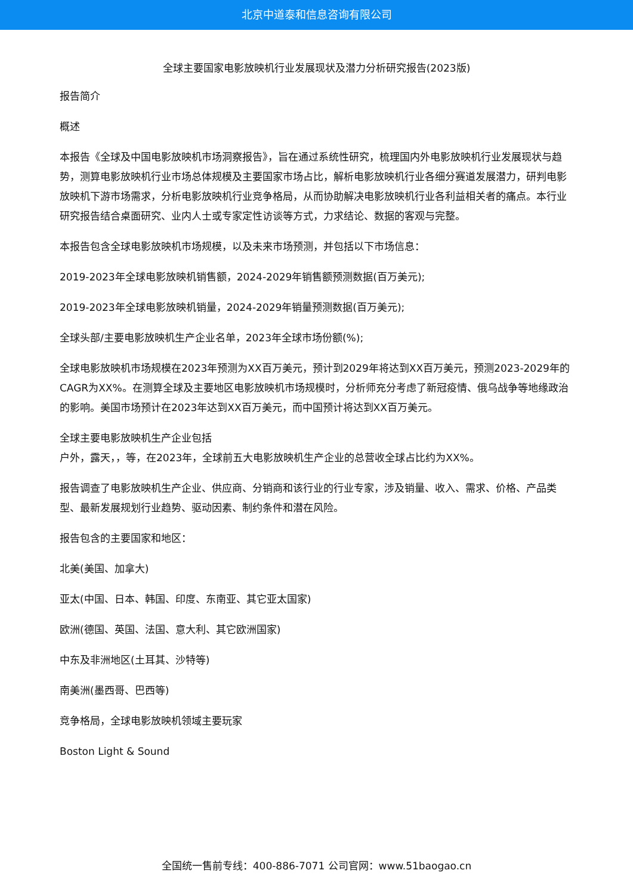北京中道泰和信息咨询有限公司
全球主要国家电影放映机行业发展现状及潜力分析研究报告(2023版)
报告简介
概述
本报告《全球及中国电影放映机市场洞察报告》，旨在通过系统性研究，梳理国内外电影放映机行业发展现状与趋势，测算电影放映机行业市场总体规模及主要国家市场占比，解析电影放映机行业各细分赛道发展潜力，研判电影放映机下游市场需求，分析电影放映机行业竞争格局，从而协助解决电影放映机行业各利益相关者的痛点。本行业研究报告结合桌面研究、业内人士或专家定性访谈等方式，力求结论、数据的客观与完整。
本报告包含全球电影放映机市场规模，以及未来市场预测，并包括以下市场信息：
2019-2023年全球电影放映机销售额，2024-2029年销售额预测数据(百万美元);
2019-2023年全球电影放映机销量，2024-2029年销量预测数据(百万美元);
全球头部/主要电影放映机生产企业名单，2023年全球市场份额(%);
全球电影放映机市场规模在2023年预测为XX百万美元，预计到2029年将达到XX百万美元，预测2023-2029年的CAGR为XX%。在测算全球及主要地区电影放映机市场规模时，分析师充分考虑了新冠疫情、俄乌战争等地缘政治的影响。美国市场预计在2023年达到XX百万美元，而中国预计将达到XX百万美元。
全球主要电影放映机生产企业包括
户外，露天，，等，在2023年，全球前五大电影放映机生产企业的总营收全球占比约为XX%。
报告调查了电影放映机生产企业、供应商、分销商和该行业的行业专家，涉及销量、收入、需求、价格、产品类型、最新发展规划行业趋势、驱动因素、制约条件和潜在风险。
报告包含的主要国家和地区：
北美(美国、加拿大)
亚太(中国、日本、韩国、印度、东南亚、其它亚太国家)
欧洲(德国、英国、法国、意大利、其它欧洲国家)
中东及非洲地区(土耳其、沙特等)
南美洲(墨西哥、巴西等)
竞争格局，全球电影放映机领域主要玩家
Boston Light & Sound
全国统一售前专线：400-886-7071 公司官网：www.51baogao.cn